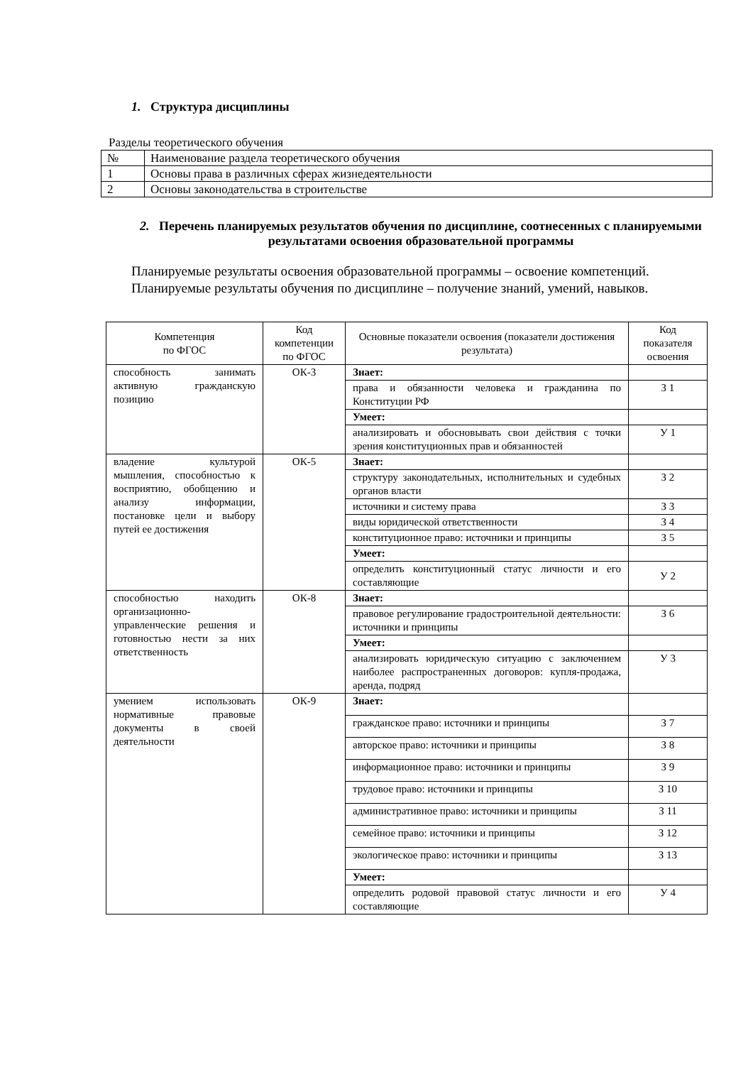1. Структура дисциплины
Разделы теоретического обучения
| № | Наименование раздела теоретического обучения |
| 1 | Основы права в различных сферах жизнедеятельности |
| 2 | Основы законодательства в строительстве |
2. Перечень планируемых результатов обучения по дисциплине, соотнесенных с планируемыми результатами освоения образовательной программы
Планируемые результаты освоения образовательной программы – освоение компетенций.
Планируемые результаты обучения по дисциплине – получение знаний, умений, навыков.
| Компетенция по ФГОС | Код компетенции по ФГОС | Основные показатели освоения (показатели достижения результата) | Код показателя освоения |
| --- | --- | --- | --- |
| способность занимать активную гражданскую позицию | ОК-3 | Знает: | |
| | | права и обязанности человека и гражданина по Конституции РФ | З 1 |
| | | Умеет: | |
| | | анализировать и обосновывать свои действия с точки зрения конституционных прав и обязанностей | У 1 |
| владение культурой мышления, способностью к восприятию, обобщению и анализу информации, постановке цели и выбору путей ее достижения | ОК-5 | Знает: | |
| | | структуру законодательных, исполнительных и судебных органов власти | З 2 |
| | | источники и систему права | З 3 |
| | | виды юридической ответственности | З 4 |
| | | конституционное право: источники и принципы | З 5 |
| | | Умеет: | |
| | | определить конституционный статус личности и его составляющие | У 2 |
| способностью находить организационно-управленческие решения и готовностью нести за них ответственность | ОК-8 | Знает: | |
| | | правовое регулирование градостроительной деятельности: источники и принципы | З 6 |
| | | Умеет: | |
| | | анализировать юридическую ситуацию с заключением наиболее распространенных договоров: купля-продажа, аренда, подряд | У 3 |
| умением использовать нормативные правовые документы в своей деятельности | ОК-9 | Знает: | |
| | | гражданское право: источники и принципы | З 7 |
| | | авторское право: источники и принципы | З 8 |
| | | информационное право: источники и принципы | З 9 |
| | | трудовое право: источники и принципы | З 10 |
| | | административное право: источники и принципы | З 11 |
| | | семейное право: источники и принципы | З 12 |
| | | экологическое право: источники и принципы | З 13 |
| | | Умеет: | |
| | | определить родовой правовой статус личности и его составляющие | У 4 |